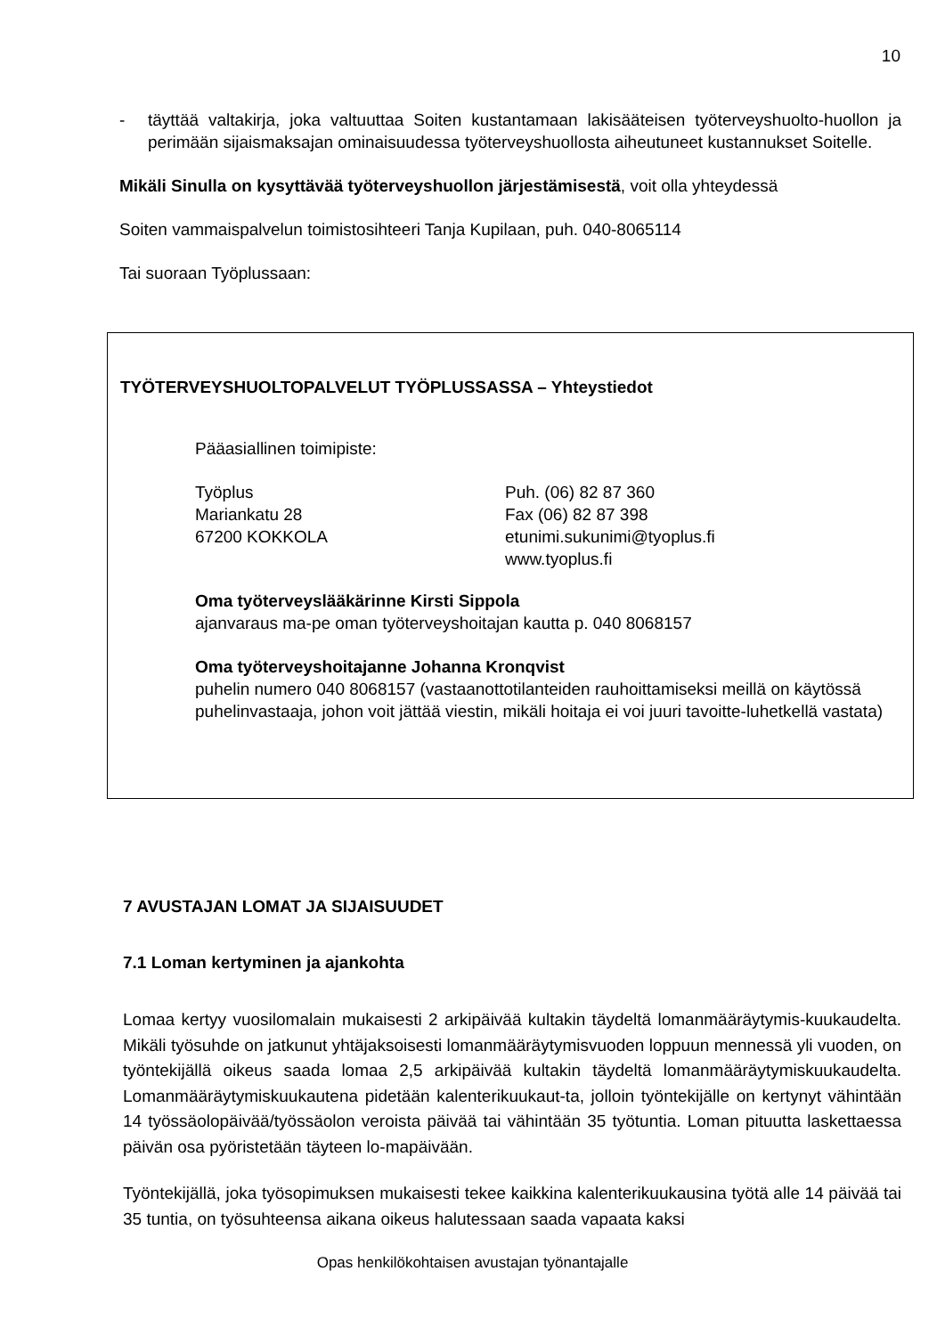10
- täyttää valtakirja, joka valtuuttaa Soiten kustantamaan lakisääteisen työterveyshuolto-huollon ja perimään sijaismaksajan ominaisuudessa työterveyshuollosta aiheutuneet kustannukset Soitelle.
Mikäli Sinulla on kysyttävää työterveyshuollon järjestämisestä, voit olla yhteydessä
Soiten vammaispalvelun toimistosihteeri Tanja Kupilaan, puh. 040-8065114
Tai suoraan Työplussaan:
TYÖTERVEYSHUOLTOPALVELUT TYÖPLUSSASSA – Yhteystiedot
Pääasiallinen toimipiste:
Työplus
Mariankatu 28
67200 KOKKOLA
Puh. (06) 82 87 360
Fax (06) 82 87 398
etunimi.sukunimi@tyoplus.fi
www.tyoplus.fi
Oma työterveyslääkärinne Kirsti Sippola
ajanvaraus ma-pe oman työterveyshoitajan kautta p. 040 8068157
Oma työterveyshoitajanne Johanna Kronqvist
puhelin numero 040 8068157 (vastaanottotilanteiden rauhoittamiseksi meillä on käytössä puhelinvastaaja, johon voit jättää viestin, mikäli hoitaja ei voi juuri tavoitte-luhetkellä vastata)
7 AVUSTAJAN LOMAT JA SIJAISUUDET
7.1 Loman kertyminen ja ajankohta
Lomaa kertyy vuosilomalain mukaisesti 2 arkipäivää kultakin täydeltä lomanmääräytymis-kuukaudelta. Mikäli työsuhde on jatkunut yhtäjaksoisesti lomanmääräytymisvuoden loppuun mennessä yli vuoden, on työntekijällä oikeus saada lomaa 2,5 arkipäivää kultakin täydeltä lomanmääräytymiskuukaudelta. Lomanmääräytymiskuukautena pidetään kalenterikuukaut-ta, jolloin työntekijälle on kertynyt vähintään 14 työssäolopäivää/työssäolon veroista päivää tai vähintään 35 työtuntia. Loman pituutta laskettaessa päivän osa pyöristetään täyteen lo-mapäivään.
Työntekijällä, joka työsopimuksen mukaisesti tekee kaikkina kalenterikuukausina työtä alle 14 päivää tai 35 tuntia, on työsuhteensa aikana oikeus halutessaan saada vapaata kaksi
Opas henkilökohtaisen avustajan työnantajalle